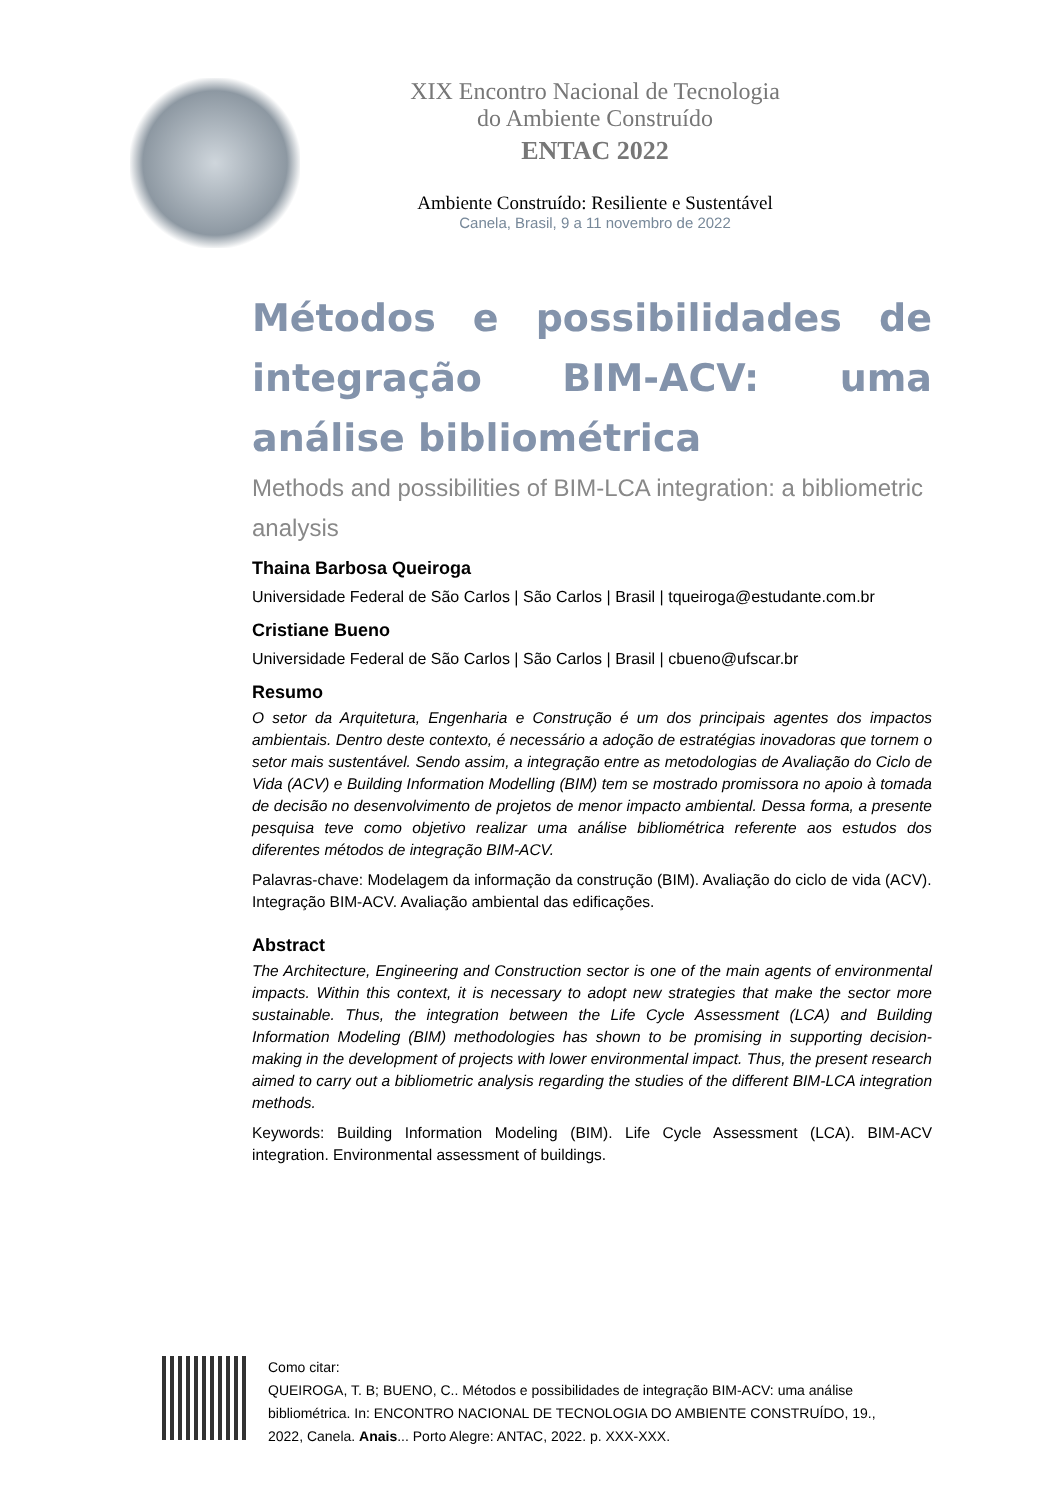XIX Encontro Nacional de Tecnologia do Ambiente Construído
ENTAC 2022
Ambiente Construído: Resiliente e Sustentável
Canela, Brasil, 9 a 11 novembro de 2022
Métodos e possibilidades de integração BIM-ACV: uma análise bibliométrica
Methods and possibilities of BIM-LCA integration: a bibliometric analysis
Thaina Barbosa Queiroga
Universidade Federal de São Carlos | São Carlos | Brasil | tqueiroga@estudante.com.br
Cristiane Bueno
Universidade Federal de São Carlos | São Carlos | Brasil | cbueno@ufscar.br
Resumo
O setor da Arquitetura, Engenharia e Construção é um dos principais agentes dos impactos ambientais. Dentro deste contexto, é necessário a adoção de estratégias inovadoras que tornem o setor mais sustentável. Sendo assim, a integração entre as metodologias de Avaliação do Ciclo de Vida (ACV) e Building Information Modelling (BIM) tem se mostrado promissora no apoio à tomada de decisão no desenvolvimento de projetos de menor impacto ambiental. Dessa forma, a presente pesquisa teve como objetivo realizar uma análise bibliométrica referente aos estudos dos diferentes métodos de integração BIM-ACV.
Palavras-chave: Modelagem da informação da construção (BIM). Avaliação do ciclo de vida (ACV). Integração BIM-ACV. Avaliação ambiental das edificações.
Abstract
The Architecture, Engineering and Construction sector is one of the main agents of environmental impacts. Within this context, it is necessary to adopt new strategies that make the sector more sustainable. Thus, the integration between the Life Cycle Assessment (LCA) and Building Information Modeling (BIM) methodologies has shown to be promising in supporting decision-making in the development of projects with lower environmental impact. Thus, the present research aimed to carry out a bibliometric analysis regarding the studies of the different BIM-LCA integration methods.
Keywords: Building Information Modeling (BIM). Life Cycle Assessment (LCA). BIM-ACV integration. Environmental assessment of buildings.
Como citar:
QUEIROGA, T. B; BUENO, C.. Métodos e possibilidades de integração BIM-ACV: uma análise bibliométrica. In: ENCONTRO NACIONAL DE TECNOLOGIA DO AMBIENTE CONSTRUÍDO, 19., 2022, Canela. Anais... Porto Alegre: ANTAC, 2022. p. XXX-XXX.